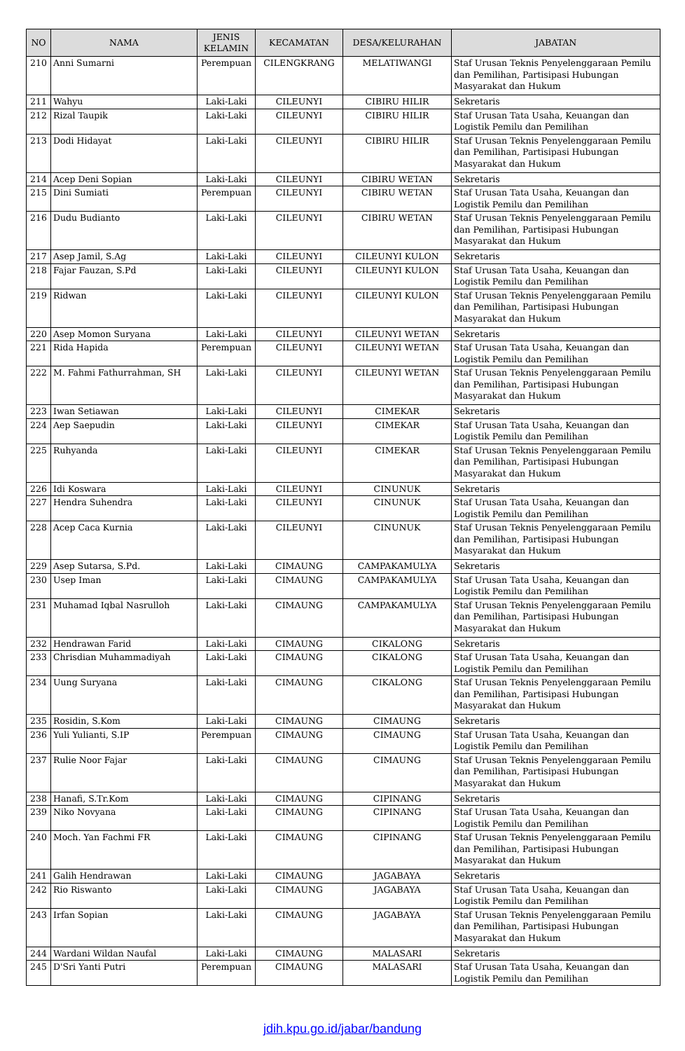| NO | NAMA | JENIS KELAMIN | KECAMATAN | DESA/KELURAHAN | JABATAN |
| --- | --- | --- | --- | --- | --- |
| 210 | Anni Sumarni | Perempuan | CILENGKRANG | MELATIWANGI | Staf Urusan Teknis Penyelenggaraan Pemilu dan Pemilihan, Partisipasi Hubungan Masyarakat dan Hukum |
| 211 | Wahyu | Laki-Laki | CILEUNYI | CIBIRU HILIR | Sekretaris |
| 212 | Rizal Taupik | Laki-Laki | CILEUNYI | CIBIRU HILIR | Staf Urusan Tata Usaha, Keuangan dan Logistik Pemilu dan Pemilihan |
| 213 | Dodi Hidayat | Laki-Laki | CILEUNYI | CIBIRU HILIR | Staf Urusan Teknis Penyelenggaraan Pemilu dan Pemilihan, Partisipasi Hubungan Masyarakat dan Hukum |
| 214 | Acep Deni Sopian | Laki-Laki | CILEUNYI | CIBIRU WETAN | Sekretaris |
| 215 | Dini Sumiati | Perempuan | CILEUNYI | CIBIRU WETAN | Staf Urusan Tata Usaha, Keuangan dan Logistik Pemilu dan Pemilihan |
| 216 | Dudu Budianto | Laki-Laki | CILEUNYI | CIBIRU WETAN | Staf Urusan Teknis Penyelenggaraan Pemilu dan Pemilihan, Partisipasi Hubungan Masyarakat dan Hukum |
| 217 | Asep Jamil, S.Ag | Laki-Laki | CILEUNYI | CILEUNYI KULON | Sekretaris |
| 218 | Fajar Fauzan, S.Pd | Laki-Laki | CILEUNYI | CILEUNYI KULON | Staf Urusan Tata Usaha, Keuangan dan Logistik Pemilu dan Pemilihan |
| 219 | Ridwan | Laki-Laki | CILEUNYI | CILEUNYI KULON | Staf Urusan Teknis Penyelenggaraan Pemilu dan Pemilihan, Partisipasi Hubungan Masyarakat dan Hukum |
| 220 | Asep Momon Suryana | Laki-Laki | CILEUNYI | CILEUNYI WETAN | Sekretaris |
| 221 | Rida Hapida | Perempuan | CILEUNYI | CILEUNYI WETAN | Staf Urusan Tata Usaha, Keuangan dan Logistik Pemilu dan Pemilihan |
| 222 | M. Fahmi Fathurrahman, SH | Laki-Laki | CILEUNYI | CILEUNYI WETAN | Staf Urusan Teknis Penyelenggaraan Pemilu dan Pemilihan, Partisipasi Hubungan Masyarakat dan Hukum |
| 223 | Iwan Setiawan | Laki-Laki | CILEUNYI | CIMEKAR | Sekretaris |
| 224 | Aep Saepudin | Laki-Laki | CILEUNYI | CIMEKAR | Staf Urusan Tata Usaha, Keuangan dan Logistik Pemilu dan Pemilihan |
| 225 | Ruhyanda | Laki-Laki | CILEUNYI | CIMEKAR | Staf Urusan Teknis Penyelenggaraan Pemilu dan Pemilihan, Partisipasi Hubungan Masyarakat dan Hukum |
| 226 | Idi Koswara | Laki-Laki | CILEUNYI | CINUNUK | Sekretaris |
| 227 | Hendra Suhendra | Laki-Laki | CILEUNYI | CINUNUK | Staf Urusan Tata Usaha, Keuangan dan Logistik Pemilu dan Pemilihan |
| 228 | Acep Caca Kurnia | Laki-Laki | CILEUNYI | CINUNUK | Staf Urusan Teknis Penyelenggaraan Pemilu dan Pemilihan, Partisipasi Hubungan Masyarakat dan Hukum |
| 229 | Asep Sutarsa, S.Pd. | Laki-Laki | CIMAUNG | CAMPAKAMULYA | Sekretaris |
| 230 | Usep Iman | Laki-Laki | CIMAUNG | CAMPAKAMULYA | Staf Urusan Tata Usaha, Keuangan dan Logistik Pemilu dan Pemilihan |
| 231 | Muhamad Iqbal Nasrulloh | Laki-Laki | CIMAUNG | CAMPAKAMULYA | Staf Urusan Teknis Penyelenggaraan Pemilu dan Pemilihan, Partisipasi Hubungan Masyarakat dan Hukum |
| 232 | Hendrawan Farid | Laki-Laki | CIMAUNG | CIKALONG | Sekretaris |
| 233 | Chrisdian Muhammadiyah | Laki-Laki | CIMAUNG | CIKALONG | Staf Urusan Tata Usaha, Keuangan dan Logistik Pemilu dan Pemilihan |
| 234 | Uung Suryana | Laki-Laki | CIMAUNG | CIKALONG | Staf Urusan Teknis Penyelenggaraan Pemilu dan Pemilihan, Partisipasi Hubungan Masyarakat dan Hukum |
| 235 | Rosidin, S.Kom | Laki-Laki | CIMAUNG | CIMAUNG | Sekretaris |
| 236 | Yuli Yulianti, S.IP | Perempuan | CIMAUNG | CIMAUNG | Staf Urusan Tata Usaha, Keuangan dan Logistik Pemilu dan Pemilihan |
| 237 | Rulie Noor Fajar | Laki-Laki | CIMAUNG | CIMAUNG | Staf Urusan Teknis Penyelenggaraan Pemilu dan Pemilihan, Partisipasi Hubungan Masyarakat dan Hukum |
| 238 | Hanafi, S.Tr.Kom | Laki-Laki | CIMAUNG | CIPINANG | Sekretaris |
| 239 | Niko Novyana | Laki-Laki | CIMAUNG | CIPINANG | Staf Urusan Tata Usaha, Keuangan dan Logistik Pemilu dan Pemilihan |
| 240 | Moch. Yan Fachmi FR | Laki-Laki | CIMAUNG | CIPINANG | Staf Urusan Teknis Penyelenggaraan Pemilu dan Pemilihan, Partisipasi Hubungan Masyarakat dan Hukum |
| 241 | Galih Hendrawan | Laki-Laki | CIMAUNG | JAGABAYA | Sekretaris |
| 242 | Rio Riswanto | Laki-Laki | CIMAUNG | JAGABAYA | Staf Urusan Tata Usaha, Keuangan dan Logistik Pemilu dan Pemilihan |
| 243 | Irfan Sopian | Laki-Laki | CIMAUNG | JAGABAYA | Staf Urusan Teknis Penyelenggaraan Pemilu dan Pemilihan, Partisipasi Hubungan Masyarakat dan Hukum |
| 244 | Wardani Wildan Naufal | Laki-Laki | CIMAUNG | MALASARI | Sekretaris |
| 245 | D'Sri Yanti Putri | Perempuan | CIMAUNG | MALASARI | Staf Urusan Tata Usaha, Keuangan dan Logistik Pemilu dan Pemilihan |
jdih.kpu.go.id/jabar/bandung